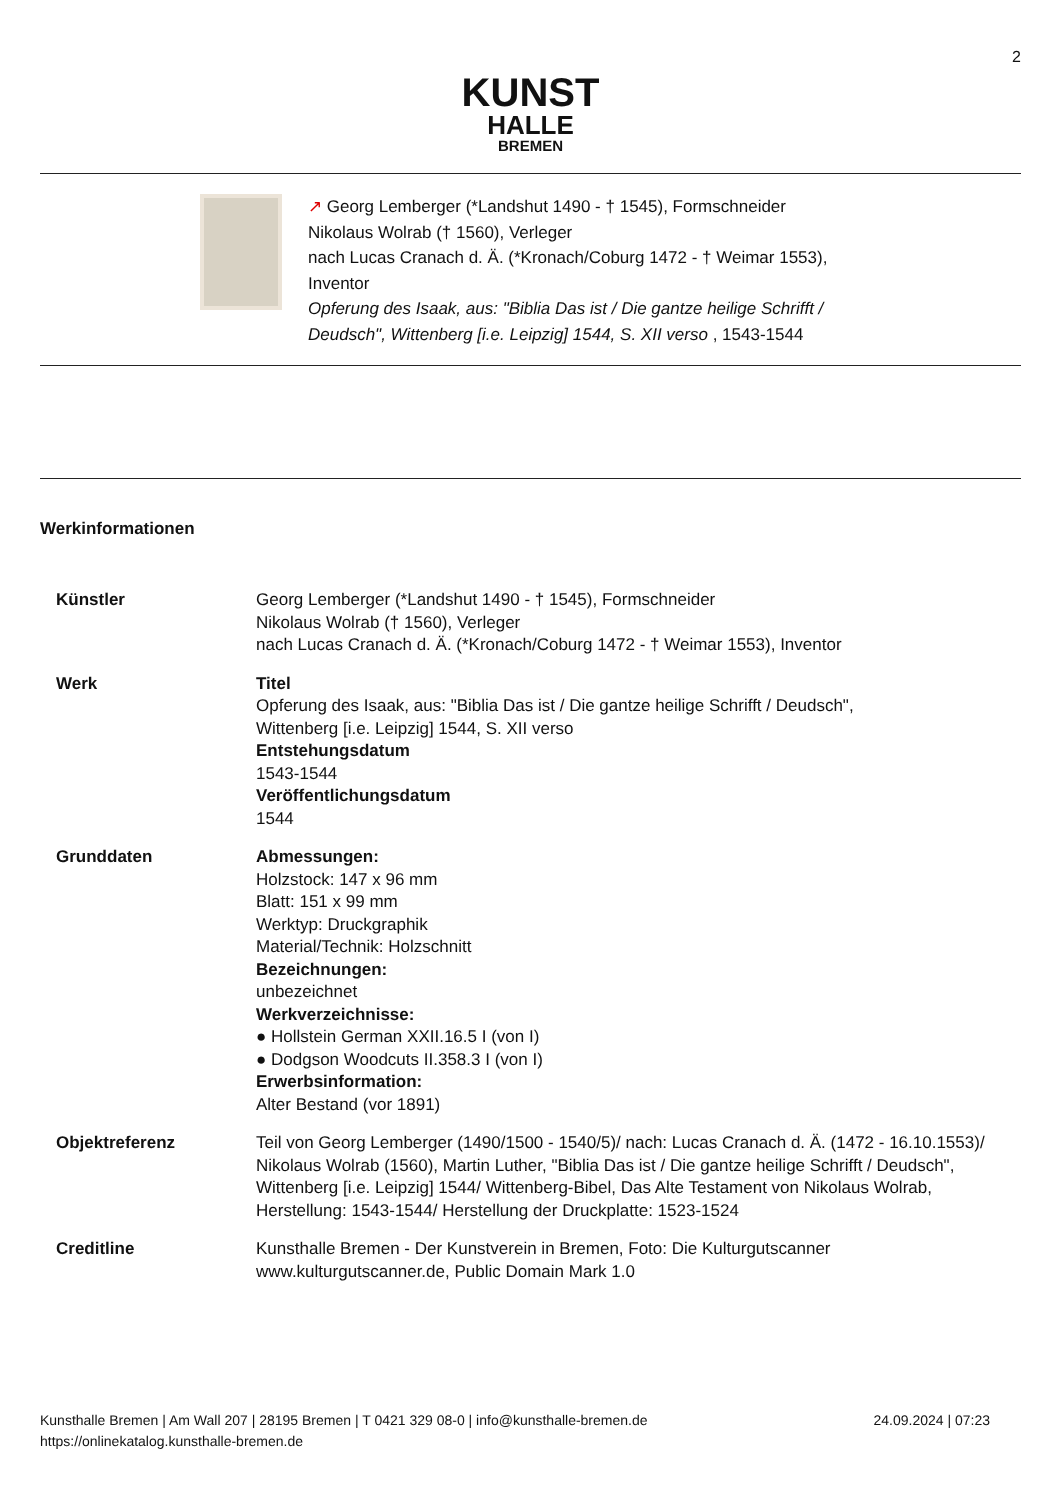2
KUNST
HALLE
BREMEN
↗ Georg Lemberger (*Landshut 1490 - † 1545), Formschneider
Nikolaus Wolrab († 1560), Verleger
nach Lucas Cranach d. Ä. (*Kronach/Coburg 1472 - † Weimar 1553),
Inventor
Opferung des Isaak, aus: "Biblia Das ist / Die gantze heilige Schrifft /
Deudsch", Wittenberg [i.e. Leipzig] 1544, S. XII verso , 1543-1544
Werkinformationen
| Künstler | Georg Lemberger (*Landshut 1490 - † 1545), Formschneider Nikolaus Wolrab († 1560), Verleger nach Lucas Cranach d. Ä. (*Kronach/Coburg 1472 - † Weimar 1553), Inventor |
| Werk | Titel Opferung des Isaak, aus: "Biblia Das ist / Die gantze heilige Schrifft / Deudsch", Wittenberg [i.e. Leipzig] 1544, S. XII verso Entstehungsdatum 1543-1544 Veröffentlichungsdatum 1544 |
| Grunddaten | Abmessungen: Holzstock: 147 x 96 mm Blatt: 151 x 99 mm Werktyp: Druckgraphik Material/Technik: Holzschnitt Bezeichnungen: unbezeichnet Werkverzeichnisse: ● Hollstein German XXII.16.5 I (von I) ● Dodgson Woodcuts II.358.3 I (von I) Erwerbsinformation: Alter Bestand (vor 1891) |
| Objektreferenz | Teil von Georg Lemberger (1490/1500 - 1540/5)/ nach: Lucas Cranach d. Ä. (1472 - 16.10.1553)/ Nikolaus Wolrab (1560), Martin Luther, "Biblia Das ist / Die gantze heilige Schrifft / Deudsch", Wittenberg [i.e. Leipzig] 1544/ Wittenberg-Bibel, Das Alte Testament von Nikolaus Wolrab, Herstellung: 1543-1544/ Herstellung der Druckplatte: 1523-1524 |
| Creditline | Kunsthalle Bremen - Der Kunstverein in Bremen, Foto: Die Kulturgutscanner www.kulturgutscanner.de, Public Domain Mark 1.0 |
Kunsthalle Bremen | Am Wall 207 | 28195 Bremen | T 0421 329 08-0 | info@kunsthalle-bremen.de
https://onlinekatalog.kunsthalle-bremen.de
24.09.2024 | 07:23